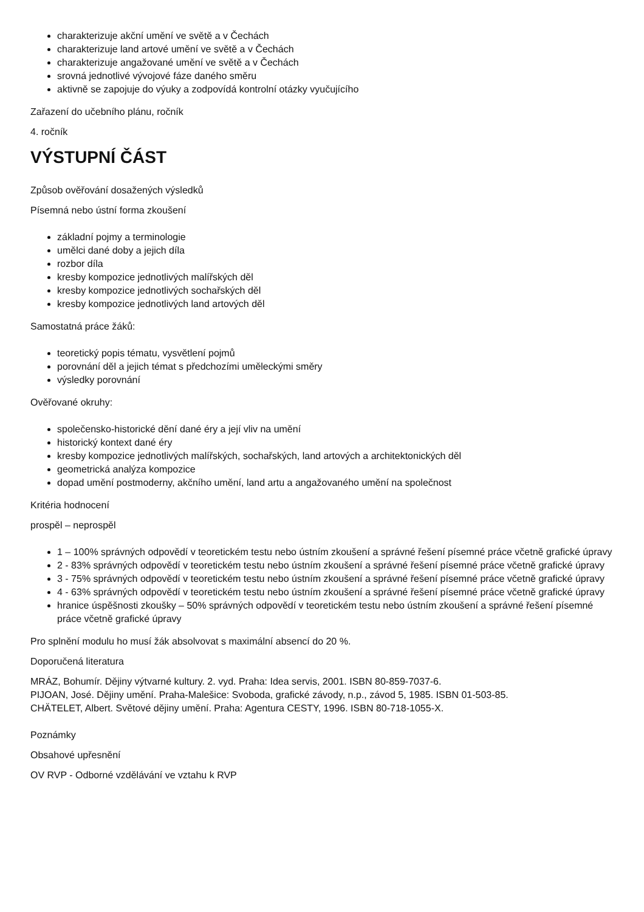charakterizuje akční umění ve světě a v Čechách
charakterizuje land artové umění ve světě a v Čechách
charakterizuje angažované umění ve světě a v Čechách
srovná jednotlivé vývojové fáze daného směru
aktivně se zapojuje do výuky a zodpovídá kontrolní otázky vyučujícího
Zařazení do učebního plánu, ročník
4. ročník
VÝSTUPNÍ ČÁST
Způsob ověřování dosažených výsledků
Písemná nebo ústní forma zkoušení
základní pojmy a terminologie
umělci dané doby a jejich díla
rozbor díla
kresby kompozice jednotlivých malířských děl
kresby kompozice jednotlivých sochařských děl
kresby kompozice jednotlivých land artových děl
Samostatná práce žáků:
teoretický popis tématu, vysvětlení pojmů
porovnání děl a jejich témat s předchozími uměleckými směry
výsledky porovnání
Ověřované okruhy:
společensko-historické dění dané éry a její vliv na umění
historický kontext dané éry
kresby kompozice jednotlivých malířských, sochařských, land artových a architektonických děl
geometrická analýza kompozice
dopad umění postmoderny, akčního umění, land artu a angažovaného umění na společnost
Kritéria hodnocení
prospěl – neprospěl
1 – 100% správných odpovědí v teoretickém testu nebo ústním zkoušení a správné řešení písemné práce včetně grafické úpravy
2 - 83% správných odpovědí v teoretickém testu nebo ústním zkoušení a správné řešení písemné práce včetně grafické úpravy
3 - 75% správných odpovědí v teoretickém testu nebo ústním zkoušení a správné řešení písemné práce včetně grafické úpravy
4 - 63% správných odpovědí v teoretickém testu nebo ústním zkoušení a správné řešení písemné práce včetně grafické úpravy
hranice úspěšnosti zkoušky – 50% správných odpovědí v teoretickém testu nebo ústním zkoušení a správné řešení písemné práce včetně grafické úpravy
Pro splnění modulu ho musí žák absolvovat s maximální absencí do 20 %.
Doporučená literatura
MRÁZ, Bohumír. Dějiny výtvarné kultury. 2. vyd. Praha: Idea servis, 2001. ISBN 80-859-7037-6.
PIJOAN, José. Dějiny umění. Praha-Malešice: Svoboda, grafické závody, n.p., závod 5, 1985. ISBN 01-503-85.
CHÄTELET, Albert. Světové dějiny umění. Praha: Agentura CESTY, 1996. ISBN 80-718-1055-X.
Poznámky
Obsahové upřesnění
OV RVP - Odborné vzdělávání ve vztahu k RVP